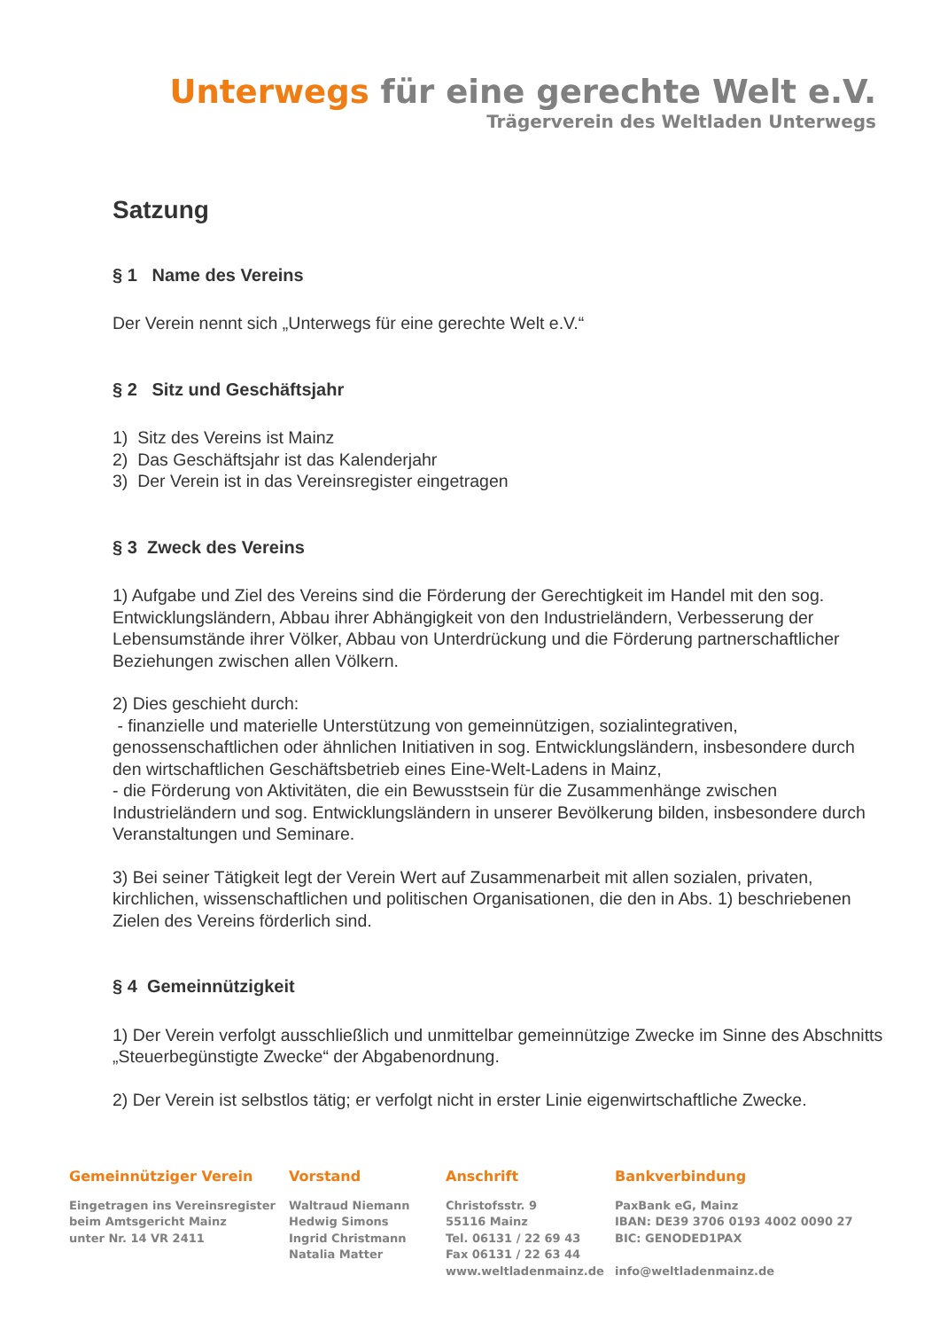Unterwegs für eine gerechte Welt e.V.
Trägerverein des Weltladen Unterwegs
Satzung
§ 1 Name des Vereins
Der Verein nennt sich „Unterwegs für eine gerechte Welt e.V.“
§ 2 Sitz und Geschäftsjahr
1) Sitz des Vereins ist Mainz
2) Das Geschäftsjahr ist das Kalenderjahr
3) Der Verein ist in das Vereinsregister eingetragen
§ 3 Zweck des Vereins
1) Aufgabe und Ziel des Vereins sind die Förderung der Gerechtigkeit im Handel mit den sog. Entwicklungsländern, Abbau ihrer Abhängigkeit von den Industrieländern, Verbesserung der Lebensumstände ihrer Völker, Abbau von Unterdrückung und die Förderung partnerschaftlicher Beziehungen zwischen allen Völkern.
2) Dies geschieht durch:
- finanzielle und materielle Unterstützung von gemeinnützigen, sozialintegrativen, genossenschaftlichen oder ähnlichen Initiativen in sog. Entwicklungsländern, insbesondere durch den wirtschaftlichen Geschäftsbetrieb eines Eine-Welt-Ladens in Mainz,
- die Förderung von Aktivitäten, die ein Bewusstsein für die Zusammenhänge zwischen Industrieländern und sog. Entwicklungsländern in unserer Bevölkerung bilden, insbesondere durch Veranstaltungen und Seminare.
3) Bei seiner Tätigkeit legt der Verein Wert auf Zusammenarbeit mit allen sozialen, privaten, kirchlichen, wissenschaftlichen und politischen Organisationen, die den in Abs. 1) beschriebenen Zielen des Vereins förderlich sind.
§ 4 Gemeinnützigkeit
1) Der Verein verfolgt ausschließlich und unmittelbar gemeinnützige Zwecke im Sinne des Abschnitts „Steuerbegünstigte Zwecke“ der Abgabenordnung.
2) Der Verein ist selbstlos tätig; er verfolgt nicht in erster Linie eigenwirtschaftliche Zwecke.
Gemeinnütziger Verein
Eingetragen ins Vereinsregister
beim Amtsgericht Mainz
unter Nr. 14 VR 2411
Vorstand
Waltraud Niemann
Hedwig Simons
Ingrid Christmann
Natalia Matter
Anschrift
Christofsstr. 9
55116 Mainz
Tel. 06131 / 22 69 43
Fax 06131 / 22 63 44
www.weltladenmainz.de
Bankverbindung
PaxBank eG, Mainz
IBAN: DE39 3706 0193 4002 0090 27
BIC: GENODED1PAX
info@weltladenmainz.de